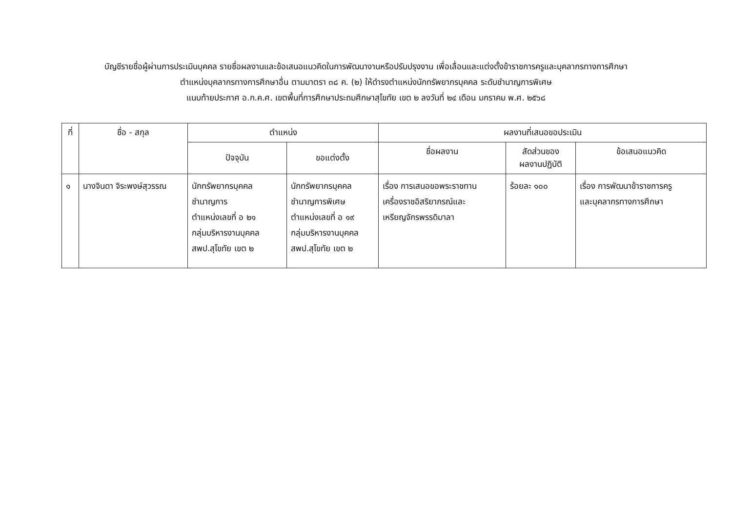บัญชีรายชื่อผู้ผ่านการประเมินบุคคล รายชื่อผลงานและข้อเสนอแนวคิดในการพัฒนางานหรือปรับปรุงงาน เพื่อเลื่อนและแต่งตั้งข้าราชการครูและบุคลากรทางการศึกษา
ตำแหน่งบุคลากรทางการศึกษาอื่น ตามมาตรา ๓๘ ค. (๒) ให้ดำรงตำแหน่งนักทรัพยากรบุคคล ระดับชำนาญการพิเศษ
แนบท้ายประกาศ อ.ก.ค.ศ. เขตพื้นที่การศึกษาประถมศึกษาสุโขทัย เขต ๒ ลงวันที่ ๒๔ เดือน มกราคม พ.ศ. ๒๕๖๘
| ที่ | ชื่อ - สกุล | ตำแหน่ง | | ผลงานที่เสนอขอประเมิน | | |
| --- | --- | --- | --- | --- | --- | --- |
| | | ปัจจุบัน | ขอแต่งตั้ง | ชื่อผลงาน | สัดส่วนของ ผลงานปฏิบัติ | ข้อเสนอแนวคิด |
| ๑ | นางจินดา จิระพงษ์สุวรรณ | นักทรัพยากรบุคคล ชำนาญการ ตำแหน่งเลขที่ อ ๒๑ กลุ่มบริหารงานบุคคล สพป.สุโขทัย เขต ๒ | นักทรัพยากรบุคคล ชำนาญการพิเศษ ตำแหน่งเลขที่ อ ๑๙ กลุ่มบริหารงานบุคคล สพป.สุโขทัย เขต ๒ | เรื่อง การเสนอขอพระราชทาน เครื่องราชอิสริยาภรณ์และ เหรียญจักรพรรดิมาลา | ร้อยละ ๑๐๐ | เรื่อง การพัฒนาข้าราชการครู และบุคลากรทางการศึกษา |